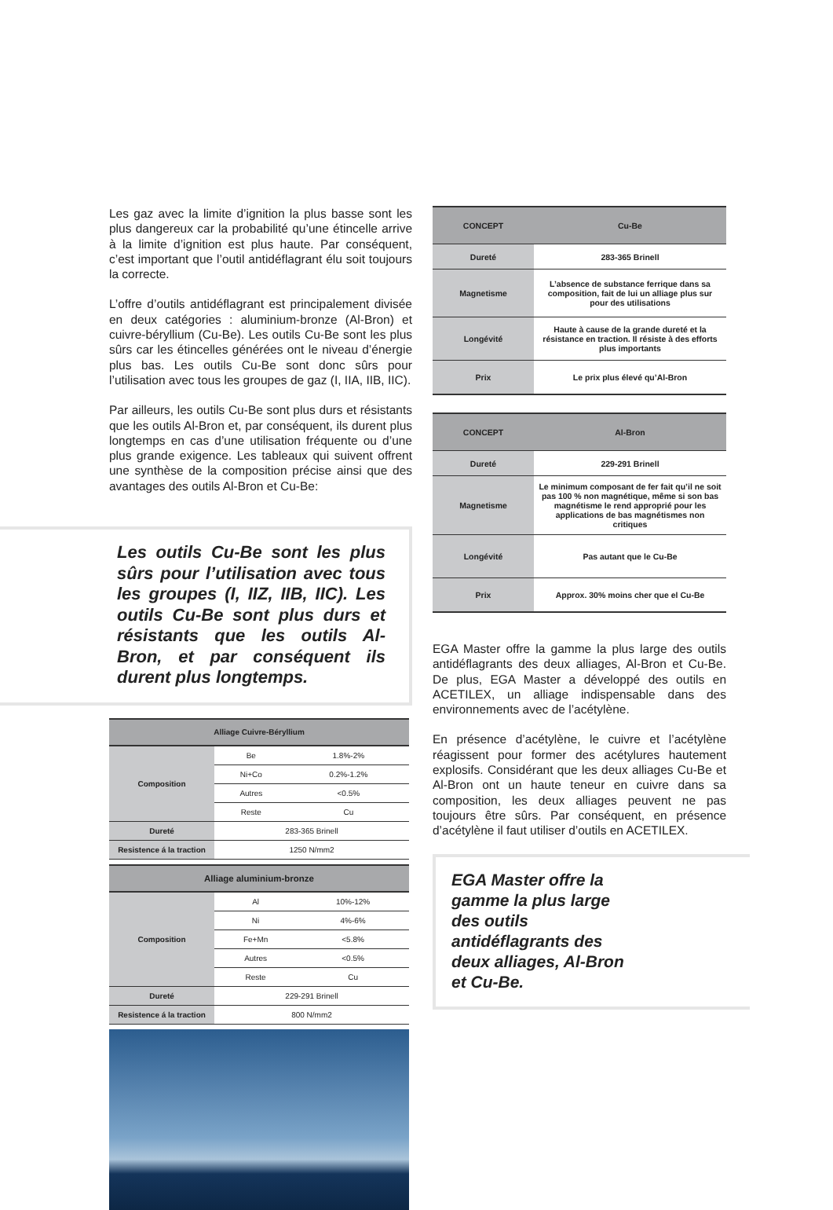Les gaz avec la limite d’ignition la plus basse sont les plus dangereux car la probabilité qu’une étincelle arrive à la limite d’ignition est plus haute. Par conséquent, c’est important que l’outil antidéflagrant élu soit toujours la correcte.
L’offre d’outils antidéflagrant est principalement divisée en deux catégories : aluminium-bronze (Al-Bron) et cuivre-béryllium (Cu-Be). Les outils Cu-Be sont les plus sûrs car les étincelles générées ont le niveau d’énergie plus bas. Les outils Cu-Be sont donc sûrs pour l’utilisation avec tous les groupes de gaz (I, IIA, IIB, IIC).
Par ailleurs, les outils Cu-Be sont plus durs et résistants que les outils Al-Bron et, par conséquent, ils durent plus longtemps en cas d’une utilisation fréquente ou d’une plus grande exigence. Les tableaux qui suivent offrent une synthèse de la composition précise ainsi que des avantages des outils Al-Bron et Cu-Be:
Les outils Cu-Be sont les plus sûrs pour l’utilisation avec tous les groupes (I, IIZ, IIB, IIC). Les outils Cu-Be sont plus durs et résistants que les outils Al-Bron, et par conséquent ils durent plus longtemps.
| Alliage Cuivre-Béryllium | | |
| --- | --- | --- |
| Composition | Be | 1.8%-2% |
| | Ni+Co | 0.2%-1.2% |
| | Autres | <0.5% |
| | Reste | Cu |
| Dureté | 283-365 Brinell | |
| Resistence á la traction | 1250 N/mm2 | |
| Alliage aluminium-bronze | | |
| --- | --- | --- |
| Composition | Al | 10%-12% |
| | Ni | 4%-6% |
| | Fe+Mn | <5.8% |
| | Autres | <0.5% |
| | Reste | Cu |
| Dureté | 229-291 Brinell | |
| Resistence á la traction | 800 N/mm2 | |
| CONCEPT | Cu-Be |
| --- | --- |
| Dureté | 283-365 Brinell |
| Magnetisme | L’absence de substance ferrique dans sa composition, fait de lui un alliage plus sur pour des utilisations |
| Longévité | Haute à cause de la grande dureté et la résistance en traction. Il résiste à des efforts plus importants |
| Prix | Le prix plus élevé qu’Al-Bron |
| CONCEPT | Al-Bron |
| --- | --- |
| Dureté | 229-291 Brinell |
| Magnetisme | Le minimum composant de fer fait qu’il ne soit pas 100 % non magnétique, même si son bas magnétisme le rend approprié pour les applications de bas magnétismes non critiques |
| Longévité | Pas autant que le Cu-Be |
| Prix | Approx. 30% moins cher que el Cu-Be |
EGA Master offre la gamme la plus large des outils antidéflagrants des deux alliages, Al-Bron et Cu-Be. De plus, EGA Master a développé des outils en ACETILEX, un alliage indispensable dans des environnements avec de l’acétylène.
En présence d’acétylène, le cuivre et l’acétylène réagissent pour former des acétylures hautement explosifs. Considérant que les deux alliages Cu-Be et Al-Bron ont un haute teneur en cuivre dans sa composition, les deux alliages peuvent ne pas toujours être sûrs. Par conséquent, en présence d’acétylène il faut utiliser d’outils en ACETILEX.
EGA Master offre la gamme la plus large des outils antidéflagrants des deux alliages, Al-Bron et Cu-Be.